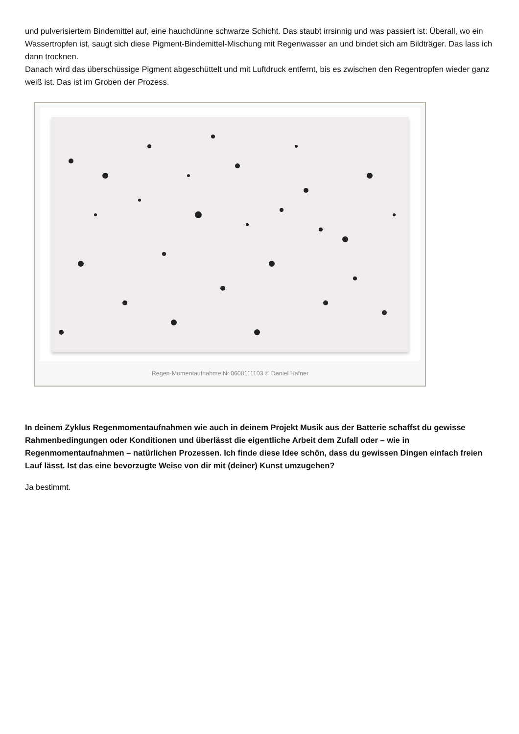und pulverisiertem Bindemittel auf, eine hauchdünne schwarze Schicht. Das staubt irrsinnig und was passiert ist: Überall, wo ein Wassertropfen ist, saugt sich diese Pigment-Bindemittel-Mischung mit Regenwasser an und bindet sich am Bildträger. Das lass ich dann trocknen.
Danach wird das überschüssige Pigment abgeschüttelt und mit Luftdruck entfernt, bis es zwischen den Regentropfen wieder ganz weiß ist. Das ist im Groben der Prozess.
Regen-Momentaufnahme Nr.0608111103 © Daniel Hafner
In deinem Zyklus Regenmomentaufnahmen wie auch in deinem Projekt Musik aus der Batterie schaffst du gewisse Rahmenbedingungen oder Konditionen und überlässt die eigentliche Arbeit dem Zufall oder – wie in Regenmomentaufnahmen – natürlichen Prozessen. Ich finde diese Idee schön, dass du gewissen Dingen einfach freien Lauf lässt. Ist das eine bevorzugte Weise von dir mit (deiner) Kunst umzugehen?
Ja bestimmt.